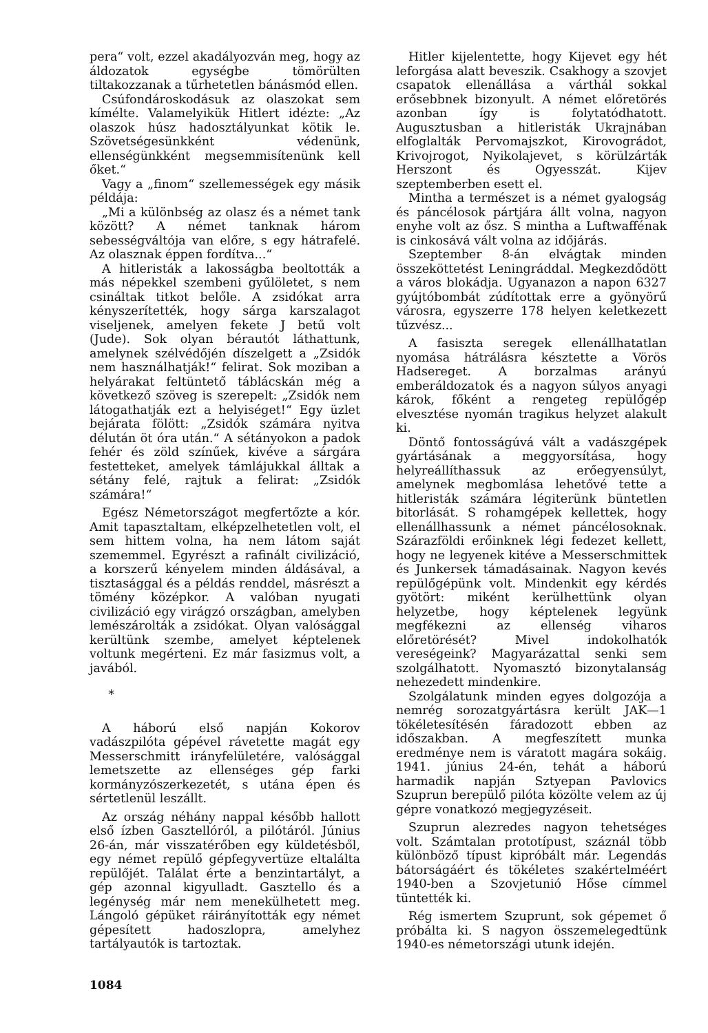pera“ volt, ezzel akadályozván meg, hogy az áldozatok egységbe tömörülten tiltakozzanak a tűrhetetlen bánásmód ellen.
Csúfondároskodásuk az olaszokat sem kímélte. Valamelyikük Hitlert idézte: „Az olaszok húsz hadosztályunkat kötik le. Szövetségesünkként védenünk, ellenségünkként megsemmisítenünk kell őket.“
Vagy a „finom“ szellemességek egy másik példája:
„Mi a különbség az olasz és a német tank között? A német tanknak három sebességváltója van előre, s egy hátrafelé. Az olasznak éppen fordítva...“
A hitleristák a lakosságba beoltották a más népekkel szembeni gyűlöletet, s nem csináltak titkot belőle. A zsidókat arra kényszerítették, hogy sárga karszalagot viseljenek, amelyen fekete J betű volt (Jude). Sok olyan bérautót láthattunk, amelynek szélvédőjén díszelgett a „Zsidók nem használhatják!“ felirat. Sok moziban a helyárakat feltüntető táblácskán még a következő szöveg is szerepelt: „Zsidók nem látogathatják ezt a helyiséget!“ Egy üzlet bejárata fölött: „Zsidók számára nyitva délután öt óra után.“ A sétányokon a padok fehér és zöld színűek, kivéve a sárgára festetteket, amelyek támlájukkal álltak a sétány felé, rajtuk a felirat: „Zsidók számára!“
Egész Németországot megfertőzte a kór. Amit tapasztaltam, elképzelhetetlen volt, el sem hittem volna, ha nem látom saját szememmel. Egyrészt a rafinált civilizáció, a korszerű kényelem minden áldásával, a tisztasággal és a példás renddel, másrészt a tömény középkor. A valóban nyugati civilizáció egy virágzó országban, amelyben lemészárolták a zsidókat. Olyan valósággal kerültünk szembe, amelyet képtelenek voltunk megérteni. Ez már fasizmus volt, a javából.
*
A háború első napján Kokorov vadászpilóta gépével rávetette magát egy Messerschmitt irányfelületére, valósággal lemetszette az ellenséges gép farki kormányzószerkezetét, s utána épen és sértetlenül leszállt.
Az ország néhány nappal később hallott első ízben Gasztellóról, a pilótáról. Június 26-án, már visszatérőben egy küldetésből, egy német repülő gépfegyvertüze eltalálta repülőjét. Találat érte a benzintartályt, a gép azonnal kigyulladt. Gasztello és a legénység már nem menekülhetett meg. Lángoló gépüket ráirányították egy német gépesített hadoszlopra, amelyhez tartályautók is tartoztak.
Hitler kijelentette, hogy Kijevet egy hét leforgása alatt beveszik. Csakhogy a szovjet csapatok ellenállása a várthál sokkal erősebbnek bizonyult. A német előretörés azonban így is folytatódhatott. Augusztusban a hitleristák Ukrajnában elfoglalták Pervomajszkot, Kirovográdot, Krivojrogot, Nyikolajevet, s körülzárták Herszont és Ogyesszát. Kijev szeptemberben esett el.
Mintha a természet is a német gyalogság és páncélosok pártjára állt volna, nagyon enyhe volt az ősz. S mintha a Luftwaffénak is cinkosává vált volna az időjárás.
Szeptember 8-án elvágtak minden összeköttetést Leningráddal. Megkezdődött a város blokádja. Ugyanazon a napon 6327 gyújtóbombát zúdítottak erre a gyönyörű városra, egyszerre 178 helyen keletkezett tűzvész...
A fasiszta seregek ellenállhatatlan nyomása hátrálásra késztette a Vörös Hadsereget. A borzalmas arányú emberáldozatok és a nagyon súlyos anyagi károk, főként a rengeteg repülőgép elvesztése nyomán tragikus helyzet alakult ki.
Döntő fontosságúvá vált a vadászgépek gyártásának a meggyorsítása, hogy helyreállíthassuk az erőegyensúlyt, amelynek megbomlása lehetővé tette a hitleristák számára légiterünk büntetlen bitorlását. S rohamgépek kellettek, hogy ellenállhassunk a német páncélosoknak. Szárazföldi erőinknek légi fedezet kellett, hogy ne legyenek kitéve a Messerschmittek és Junkersek támadásainak. Nagyon kevés repülőgépünk volt. Mindenkit egy kérdés gyötört: miként kerülhettünk olyan helyzetbe, hogy képtelenek legyünk megfékezni az ellenség viharos előretörését? Mivel indokolhatók vereségeink? Magyarázattal senki sem szolgálhatott. Nyomasztó bizonytalanság nehezedett mindenkire.
Szolgálatunk minden egyes dolgozója a nemrég sorozatgyártásra került JAK—1 tökéletesítésén fáradozott ebben az időszakban. A megfeszített munka eredménye nem is váratott magára sokáig. 1941. június 24-én, tehát a háború harmadik napján Sztyepan Pavlovics Szuprun berepülő pilóta közölte velem az új gépre vonatkozó megjegyzéseit.
Szuprun alezredes nagyon tehetséges volt. Számtalan prototípust, száznál több különböző típust kipróbált már. Legendás bátorságáért és tökéletes szakértelméért 1940-ben a Szovjetunió Hőse címmel tüntették ki.
Rég ismertem Szuprunt, sok gépemet ő próbálta ki. S nagyon összemelegedtünk 1940-es németországi utunk idején.
1084